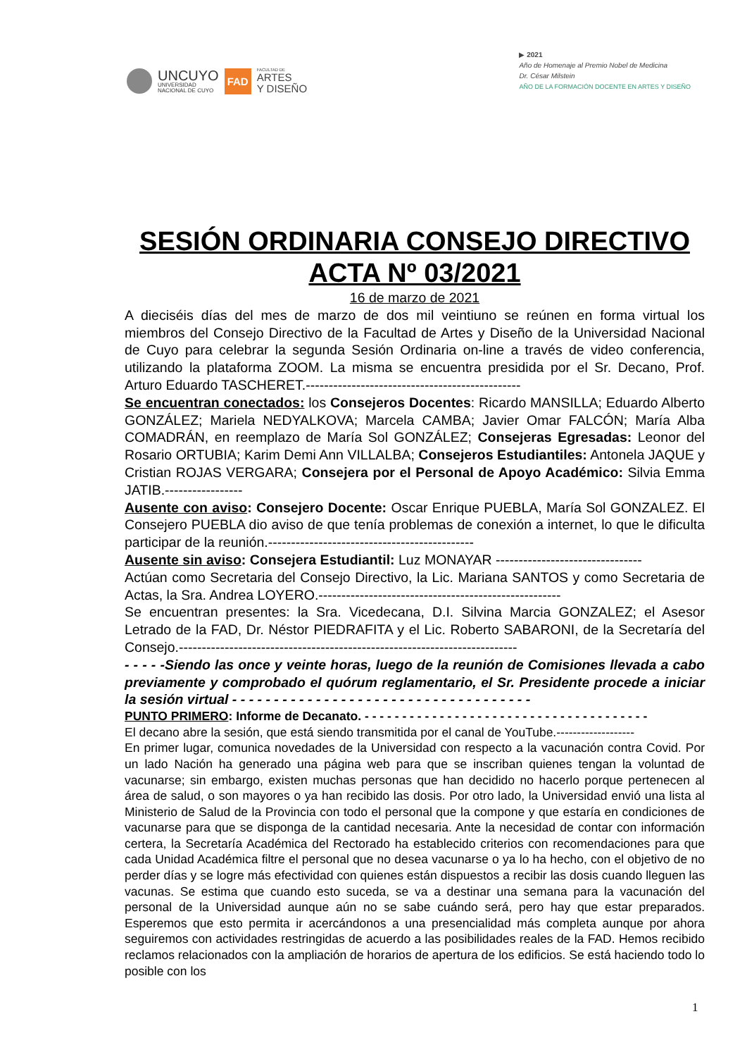UNCUYO
UNIVERSIDAD
NACIONAL DE CUYO
FAD
FACULTAD DE
ARTES
Y DISEÑO
▶ 2021
Año de Homenaje al Premio Nobel de Medicina
Dr. César Milstein
AÑO DE LA FORMACIÓN DOCENTE EN ARTES Y DISEÑO
SESIÓN ORDINARIA CONSEJO DIRECTIVO
ACTA Nº 03/2021
16 de marzo de 2021
A dieciséis días del mes de marzo de dos mil veintiuno se reúnen en forma virtual los miembros del Consejo Directivo de la Facultad de Artes y Diseño de la Universidad Nacional de Cuyo para celebrar la segunda Sesión Ordinaria on-line a través de video conferencia, utilizando la plataforma ZOOM. La misma se encuentra presidida por el Sr. Decano, Prof. Arturo Eduardo TASCHERET.-----------------------------------------------
Se encuentran conectados: los Consejeros Docentes: Ricardo MANSILLA; Eduardo Alberto GONZÁLEZ; Mariela NEDYALKOVA; Marcela CAMBA; Javier Omar FALCÓN; María Alba COMADRÁN, en reemplazo de María Sol GONZÁLEZ; Consejeras Egresadas: Leonor del Rosario ORTUBIA; Karim Demi Ann VILLALBA; Consejeros Estudiantiles: Antonela JAQUE y Cristian ROJAS VERGARA; Consejera por el Personal de Apoyo Académico: Silvia Emma JATIB.-----------------
Ausente con aviso: Consejero Docente: Oscar Enrique PUEBLA, María Sol GONZALEZ. El Consejero PUEBLA dio aviso de que tenía problemas de conexión a internet, lo que le dificulta participar de la reunión.---------------------------------------------
Ausente sin aviso: Consejera Estudiantil: Luz MONAYAR --------------------------------
Actúan como Secretaria del Consejo Directivo, la Lic. Mariana SANTOS y como Secretaria de Actas, la Sra. Andrea LOYERO.-----------------------------------------------------
Se encuentran presentes: la Sra. Vicedecana, D.I. Silvina Marcia GONZALEZ; el Asesor Letrado de la FAD, Dr. Néstor PIEDRAFITA y el Lic. Roberto SABARONI, de la Secretaría del Consejo.--------------------------------------------------------------------------
- - - - -Siendo las once y veinte horas, luego de la reunión de Comisiones llevada a cabo previamente y comprobado el quórum reglamentario, el Sr. Presidente procede a iniciar la sesión virtual - - - - - - - - - - - - - - - - - - - - - - - - - - - - - - - - - - - -
PUNTO PRIMERO: Informe de Decanato. - - - - - - - - - - - - - - - - - - - - - - - - - - - - - - - - - - - - - -
El decano abre la sesión, que está siendo transmitida por el canal de YouTube.-------------------
En primer lugar, comunica novedades de la Universidad con respecto a la vacunación contra Covid. Por un lado Nación ha generado una página web para que se inscriban quienes tengan la voluntad de vacunarse; sin embargo, existen muchas personas que han decidido no hacerlo porque pertenecen al área de salud, o son mayores o ya han recibido las dosis. Por otro lado, la Universidad envió una lista al Ministerio de Salud de la Provincia con todo el personal que la compone y que estaría en condiciones de vacunarse para que se disponga de la cantidad necesaria. Ante la necesidad de contar con información certera, la Secretaría Académica del Rectorado ha establecido criterios con recomendaciones para que cada Unidad Académica filtre el personal que no desea vacunarse o ya lo ha hecho, con el objetivo de no perder días y se logre más efectividad con quienes están dispuestos a recibir las dosis cuando lleguen las vacunas. Se estima que cuando esto suceda, se va a destinar una semana para la vacunación del personal de la Universidad aunque aún no se sabe cuándo será, pero hay que estar preparados. Esperemos que esto permita ir acercándonos a una presencialidad más completa aunque por ahora seguiremos con actividades restringidas de acuerdo a las posibilidades reales de la FAD. Hemos recibido reclamos relacionados con la ampliación de horarios de apertura de los edificios. Se está haciendo todo lo posible con los
1